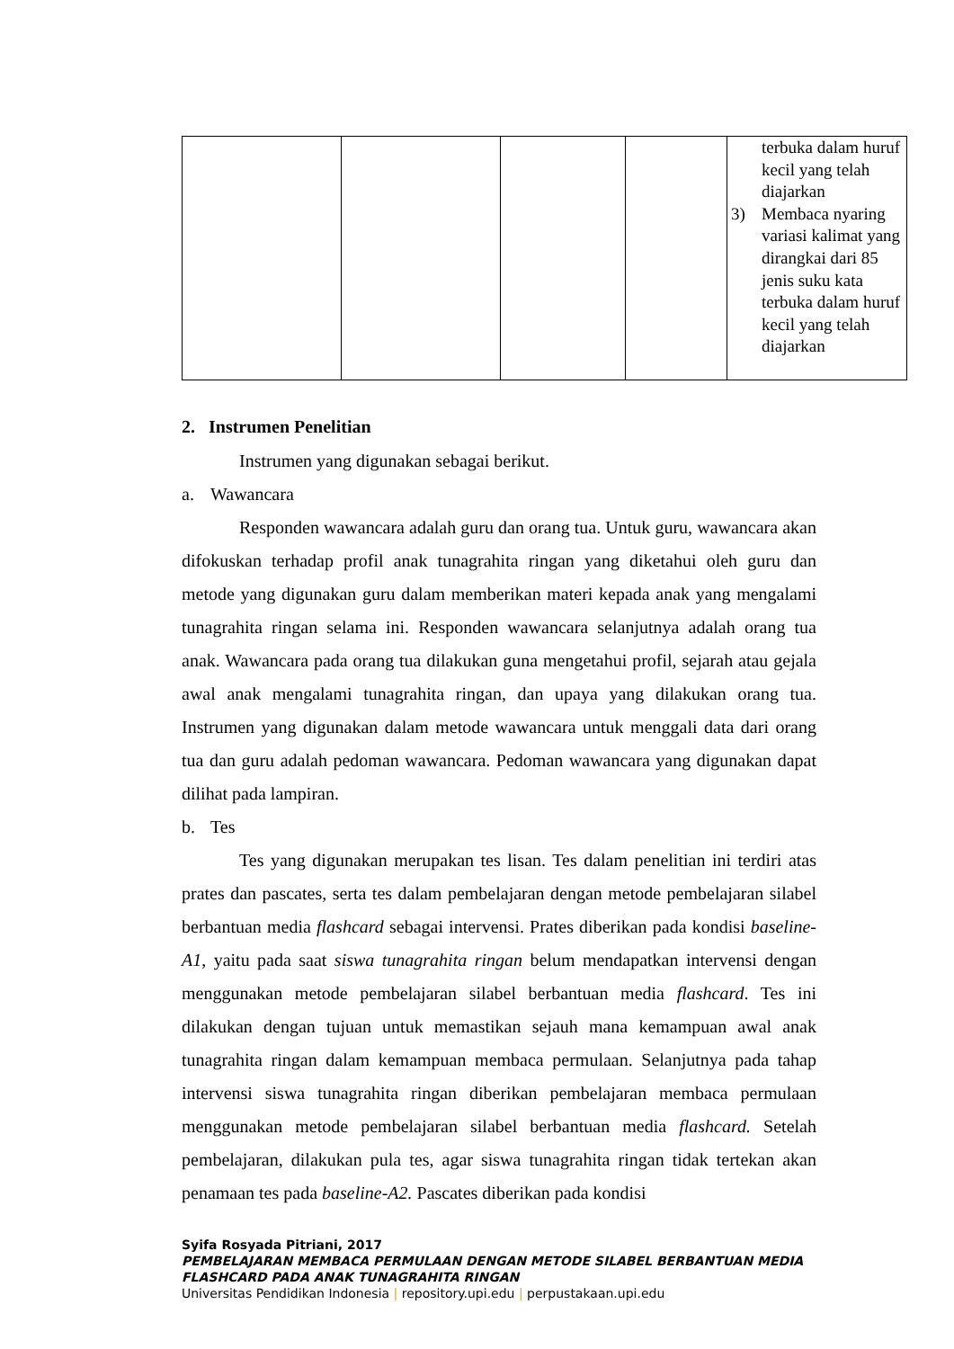| | | | | terbuka dalam huruf kecil yang telah diajarkan 3) Membaca nyaring variasi kalimat yang dirangkai dari 85 jenis suku kata terbuka dalam huruf kecil yang telah diajarkan |
2. Instrumen Penelitian
Instrumen yang digunakan sebagai berikut.
a. Wawancara
Responden wawancara adalah guru dan orang tua. Untuk guru, wawancara akan difokuskan terhadap profil anak tunagrahita ringan yang diketahui oleh guru dan metode yang digunakan guru dalam memberikan materi kepada anak yang mengalami tunagrahita ringan selama ini. Responden wawancara selanjutnya adalah orang tua anak. Wawancara pada orang tua dilakukan guna mengetahui profil, sejarah atau gejala awal anak mengalami tunagrahita ringan, dan upaya yang dilakukan orang tua. Instrumen yang digunakan dalam metode wawancara untuk menggali data dari orang tua dan guru adalah pedoman wawancara. Pedoman wawancara yang digunakan dapat dilihat pada lampiran.
b. Tes
Tes yang digunakan merupakan tes lisan. Tes dalam penelitian ini terdiri atas prates dan pascates, serta tes dalam pembelajaran dengan metode pembelajaran silabel berbantuan media flashcard sebagai intervensi. Prates diberikan pada kondisi baseline-A1, yaitu pada saat siswa tunagrahita ringan belum mendapatkan intervensi dengan menggunakan metode pembelajaran silabel berbantuan media flashcard. Tes ini dilakukan dengan tujuan untuk memastikan sejauh mana kemampuan awal anak tunagrahita ringan dalam kemampuan membaca permulaan. Selanjutnya pada tahap intervensi siswa tunagrahita ringan diberikan pembelajaran membaca permulaan menggunakan metode pembelajaran silabel berbantuan media flashcard. Setelah pembelajaran, dilakukan pula tes, agar siswa tunagrahita ringan tidak tertekan akan penamaan tes pada baseline-A2. Pascates diberikan pada kondisi
Syifa Rosyada Pitriani, 2017
PEMBELAJARAN MEMBACA PERMULAAN DENGAN METODE SILABEL BERBANTUAN MEDIA FLASHCARD PADA ANAK TUNAGRAHITA RINGAN
Universitas Pendidikan Indonesia | repository.upi.edu | perpustakaan.upi.edu